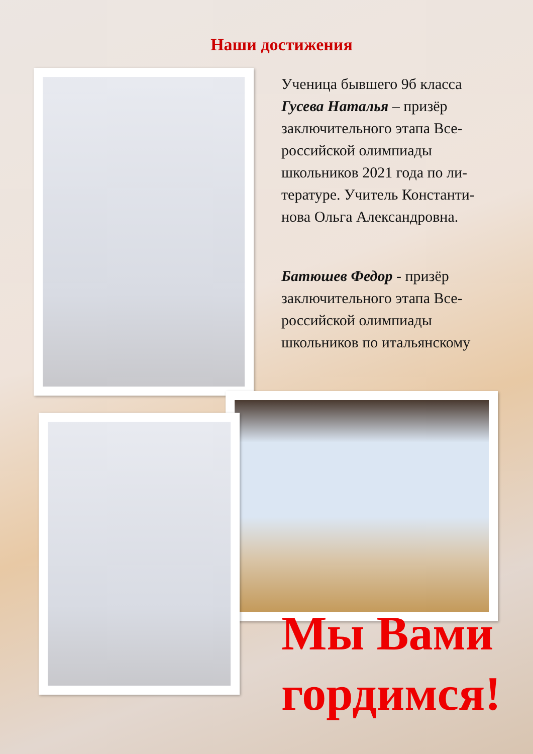Наши достижения
Ученица бывшего 9б класса Гусева Наталья – призёр заключительного этапа Все-российской олимпиады школьников 2021 года по ли-тературе. Учитель Константи-нова Ольга Александровна.
Батюшев Федор - призёр заключительного этапа Все-российской олимпиады школьников по итальянскому
Мы Вами
гордимся!